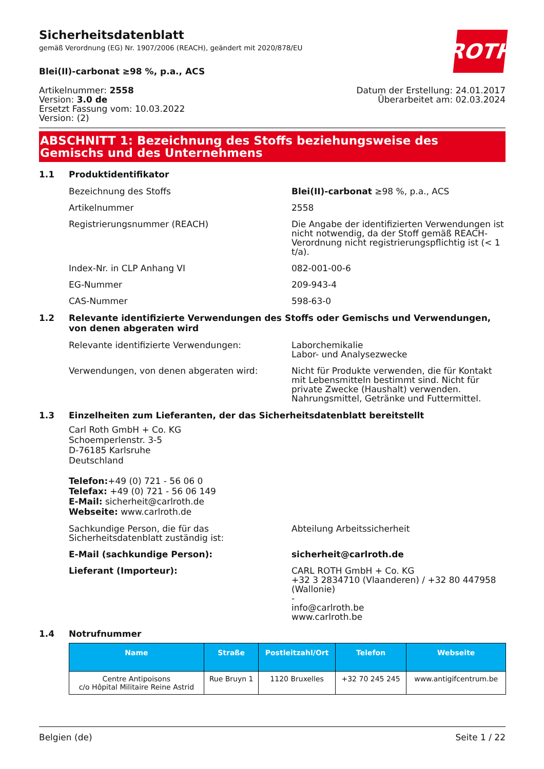Sicherheitsdatenblatt
gemäß Verordnung (EG) Nr. 1907/2006 (REACH), geändert mit 2020/878/EU
ROTH
Blei(II)-carbonat ≥98 %, p.a., ACS
Artikelnummer: 2558
Version: 3.0 de
Ersetzt Fassung vom: 10.03.2022
Version: (2)
Datum der Erstellung: 24.01.2017
Überarbeitet am: 02.03.2024
ABSCHNITT 1: Bezeichnung des Stoffs beziehungsweise des Gemischs und des Unternehmens
1.1 Produktidentifikator
Bezeichnung des Stoffs Blei(II)-carbonat ≥98 %, p.a., ACS
Artikelnummer 2558
Registrierungsnummer (REACH) Die Angabe der identifizierten Verwendungen ist nicht notwendig, da der Stoff gemäß REACH-Verordnung nicht registrierungspflichtig ist (< 1 t/a).
Index-Nr. in CLP Anhang VI 082-001-00-6
EG-Nummer 209-943-4
CAS-Nummer 598-63-0
1.2 Relevante identifizierte Verwendungen des Stoffs oder Gemischs und Verwendungen, von denen abgeraten wird
Relevante identifizierte Verwendungen: Laborchemikalie
Labor- und Analysezwecke
Verwendungen, von denen abgeraten wird: Nicht für Produkte verwenden, die für Kontakt mit Lebensmitteln bestimmt sind. Nicht für private Zwecke (Haushalt) verwenden. Nahrungsmittel, Getränke und Futtermittel.
1.3 Einzelheiten zum Lieferanten, der das Sicherheitsdatenblatt bereitstellt
Carl Roth GmbH + Co. KG
Schoemperlenstr. 3-5
D-76185 Karlsruhe
Deutschland
Telefon:+49 (0) 721 - 56 06 0
Telefax: +49 (0) 721 - 56 06 149
E-Mail: sicherheit@carlroth.de
Webseite: www.carlroth.de
Sachkundige Person, die für das Sicherheitsdatenblatt zuständig ist:
Abteilung Arbeitssicherheit
E-Mail (sachkundige Person): sicherheit@carlroth.de
Lieferant (Importeur): CARL ROTH GmbH + Co. KG
+32 3 2834710 (Vlaanderen) / +32 80 447958 (Wallonie)
-
info@carlroth.be
www.carlroth.be
1.4 Notrufnummer
| Name | Straße | Postleitzahl/Ort | Telefon | Webseite |
| --- | --- | --- | --- | --- |
| Centre Antipoisons c/o Hôpital Militaire Reine Astrid | Rue Bruyn 1 | 1120 Bruxelles | +32 70 245 245 | www.antigifcentrum.be |
Belgien (de) Seite 1 / 22